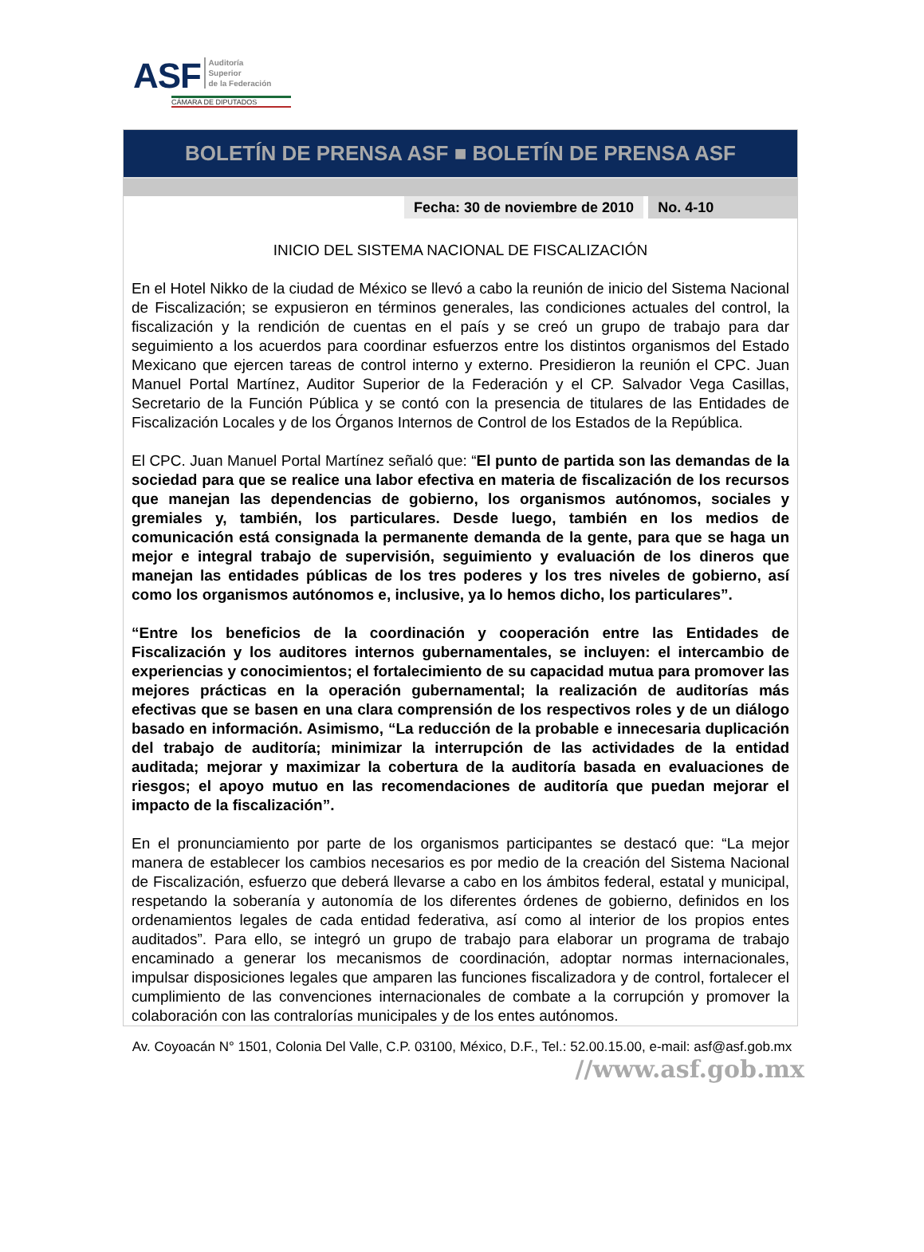ASF Auditoría
Superior
de la Federación
CÁMARA DE DIPUTADOS
BOLETÍN DE PRENSA ASF ■ BOLETÍN DE PRENSA ASF
Fecha: 30 de noviembre de 2010 No. 4-10
INICIO DEL SISTEMA NACIONAL DE FISCALIZACIÓN
En el Hotel Nikko de la ciudad de México se llevó a cabo la reunión de inicio del Sistema Nacional de Fiscalización; se expusieron en términos generales, las condiciones actuales del control, la fiscalización y la rendición de cuentas en el país y se creó un grupo de trabajo para dar seguimiento a los acuerdos para coordinar esfuerzos entre los distintos organismos del Estado Mexicano que ejercen tareas de control interno y externo. Presidieron la reunión el CPC. Juan Manuel Portal Martínez, Auditor Superior de la Federación y el CP. Salvador Vega Casillas, Secretario de la Función Pública y se contó con la presencia de titulares de las Entidades de Fiscalización Locales y de los Órganos Internos de Control de los Estados de la República.
El CPC. Juan Manuel Portal Martínez señaló que: “El punto de partida son las demandas de la sociedad para que se realice una labor efectiva en materia de fiscalización de los recursos que manejan las dependencias de gobierno, los organismos autónomos, sociales y gremiales y, también, los particulares. Desde luego, también en los medios de comunicación está consignada la permanente demanda de la gente, para que se haga un mejor e integral trabajo de supervisión, seguimiento y evaluación de los dineros que manejan las entidades públicas de los tres poderes y los tres niveles de gobierno, así como los organismos autónomos e, inclusive, ya lo hemos dicho, los particulares”.
“Entre los beneficios de la coordinación y cooperación entre las Entidades de Fiscalización y los auditores internos gubernamentales, se incluyen: el intercambio de experiencias y conocimientos; el fortalecimiento de su capacidad mutua para promover las mejores prácticas en la operación gubernamental; la realización de auditorías más efectivas que se basen en una clara comprensión de los respectivos roles y de un diálogo basado en información. Asimismo, “La reducción de la probable e innecesaria duplicación del trabajo de auditoría; minimizar la interrupción de las actividades de la entidad auditada; mejorar y maximizar la cobertura de la auditoría basada en evaluaciones de riesgos; el apoyo mutuo en las recomendaciones de auditoría que puedan mejorar el impacto de la fiscalización”.
En el pronunciamiento por parte de los organismos participantes se destacó que: “La mejor manera de establecer los cambios necesarios es por medio de la creación del Sistema Nacional de Fiscalización, esfuerzo que deberá llevarse a cabo en los ámbitos federal, estatal y municipal, respetando la soberanía y autonomía de los diferentes órdenes de gobierno, definidos en los ordenamientos legales de cada entidad federativa, así como al interior de los propios entes auditados”. Para ello, se integró un grupo de trabajo para elaborar un programa de trabajo encaminado a generar los mecanismos de coordinación, adoptar normas internacionales, impulsar disposiciones legales que amparen las funciones fiscalizadora y de control, fortalecer el cumplimiento de las convenciones internacionales de combate a la corrupción y promover la colaboración con las contralorías municipales y de los entes autónomos.
Av. Coyoacán N° 1501, Colonia Del Valle, C.P. 03100, México, D.F., Tel.: 52.00.15.00, e-mail: asf@asf.gob.mx
//www.asf.gob.mx